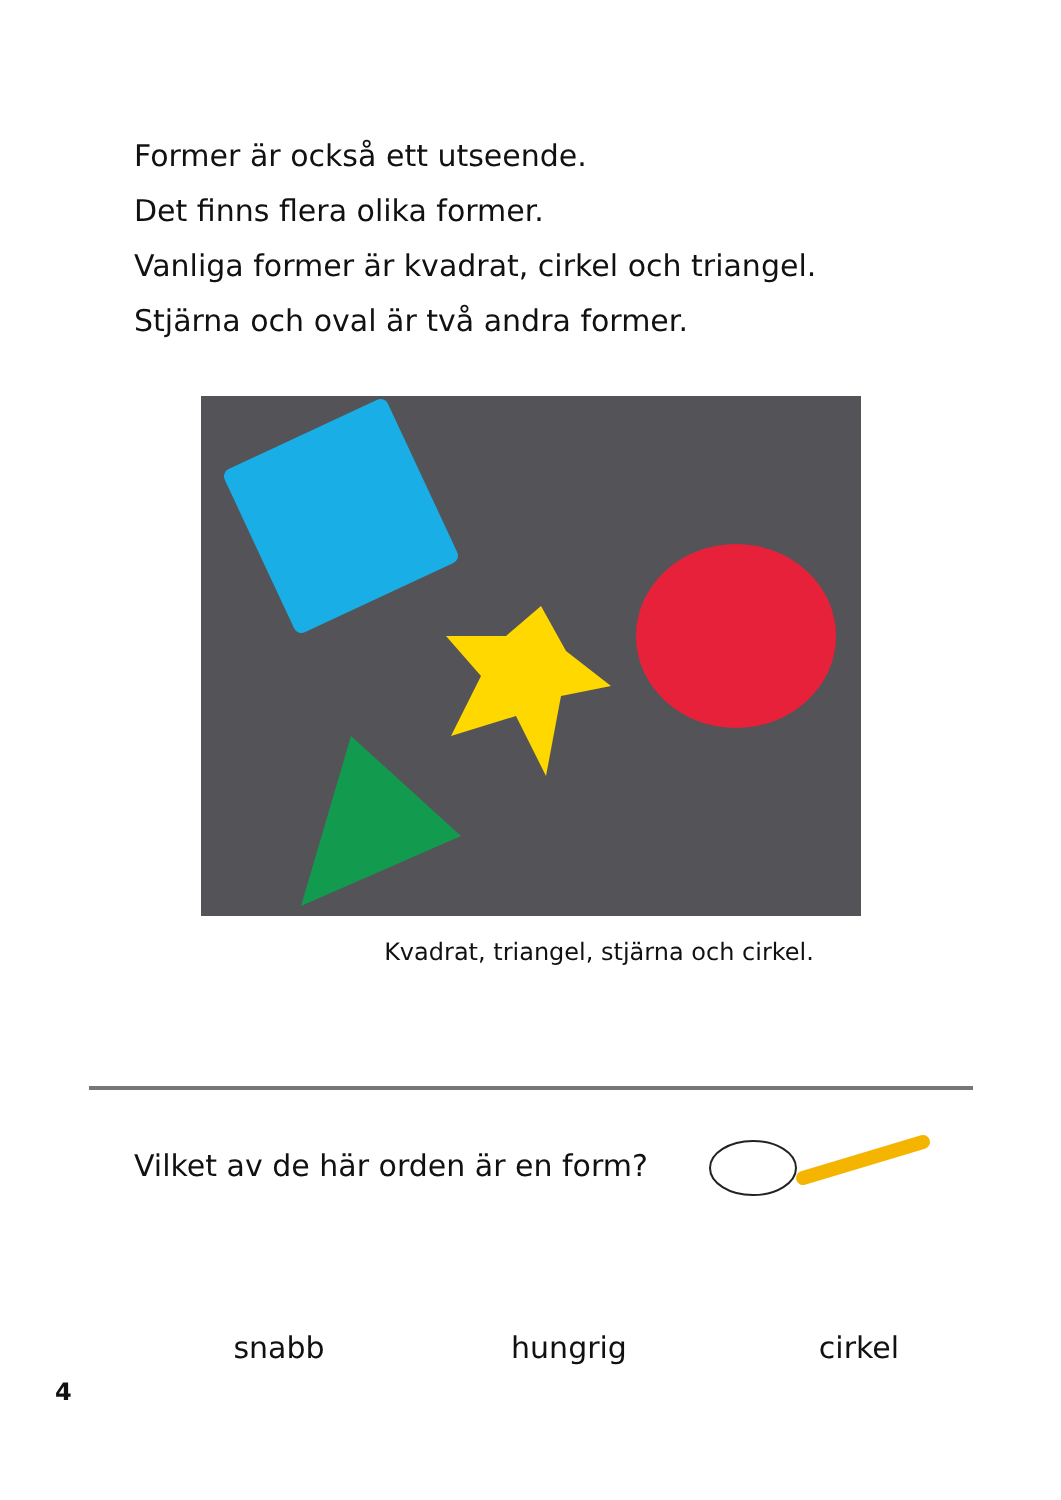Former är också ett utseende.
Det finns flera olika former.
Vanliga former är kvadrat, cirkel och triangel.
Stjärna och oval är två andra former.
Kvadrat, triangel, stjärna och cirkel.
Vilket av de här orden är en form?
snabb hungrig cirkel
4